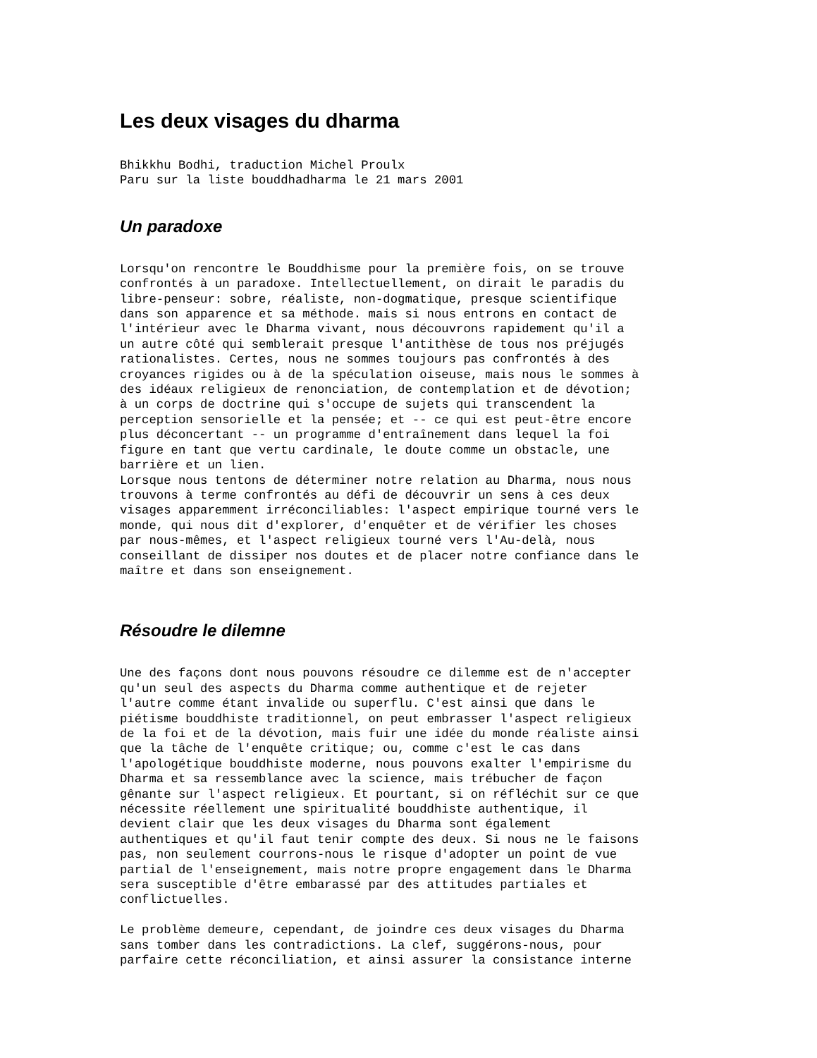Les deux visages du dharma
Bhikkhu Bodhi, traduction Michel Proulx
Paru sur la liste bouddhadharma le 21 mars 2001
Un paradoxe
Lorsqu'on rencontre le Bouddhisme pour la première fois, on se trouve
confrontés à un paradoxe. Intellectuellement, on dirait le paradis du
libre-penseur: sobre, réaliste, non-dogmatique, presque scientifique
dans son apparence et sa méthode. mais si nous entrons en contact de
l'intérieur avec le Dharma vivant, nous découvrons rapidement qu'il a
un autre côté qui semblerait presque l'antithèse de tous nos préjugés
rationalistes. Certes, nous ne sommes toujours pas confrontés à des
croyances rigides ou à de la spéculation oiseuse, mais nous le sommes à
des idéaux religieux de renonciation, de contemplation et de dévotion;
à un corps de doctrine qui s'occupe de sujets qui transcendent la
perception sensorielle et la pensée; et -- ce qui est peut-être encore
plus déconcertant -- un programme d'entraînement dans lequel la foi
figure en tant que vertu cardinale, le doute comme un obstacle, une
barrière et un lien.
Lorsque nous tentons de déterminer notre relation au Dharma, nous nous
trouvons à terme confrontés au défi de découvrir un sens à ces deux
visages apparemment irréconciliables: l'aspect empirique tourné vers le
monde, qui nous dit d'explorer, d'enquêter et de vérifier les choses
par nous-mêmes, et l'aspect religieux tourné vers l'Au-delà, nous
conseillant de dissiper nos doutes et de placer notre confiance dans le
maître et dans son enseignement.
Résoudre le dilemne
Une des façons dont nous pouvons résoudre ce dilemme est de n'accepter
qu'un seul des aspects du Dharma comme authentique et de rejeter
l'autre comme étant invalide ou superflu. C'est ainsi que dans le
piétisme bouddhiste traditionnel, on peut embrasser l'aspect religieux
de la foi et de la dévotion, mais fuir une idée du monde réaliste ainsi
que la tâche de l'enquête critique; ou, comme c'est le cas dans
l'apologétique bouddhiste moderne, nous pouvons exalter l'empirisme du
Dharma et sa ressemblance avec la science, mais trébucher de façon
gênante sur l'aspect religieux. Et pourtant, si on réfléchit sur ce que
nécessite réellement une spiritualité bouddhiste authentique, il
devient clair que les deux visages du Dharma sont également
authentiques et qu'il faut tenir compte des deux. Si nous ne le faisons
pas, non seulement courrons-nous le risque d'adopter un point de vue
partial de l'enseignement, mais notre propre engagement dans le Dharma
sera susceptible d'être embarassé par des attitudes partiales et
conflictuelles.

Le problème demeure, cependant, de joindre ces deux visages du Dharma
sans tomber dans les contradictions. La clef, suggérons-nous, pour
parfaire cette réconciliation, et ainsi assurer la consistance interne